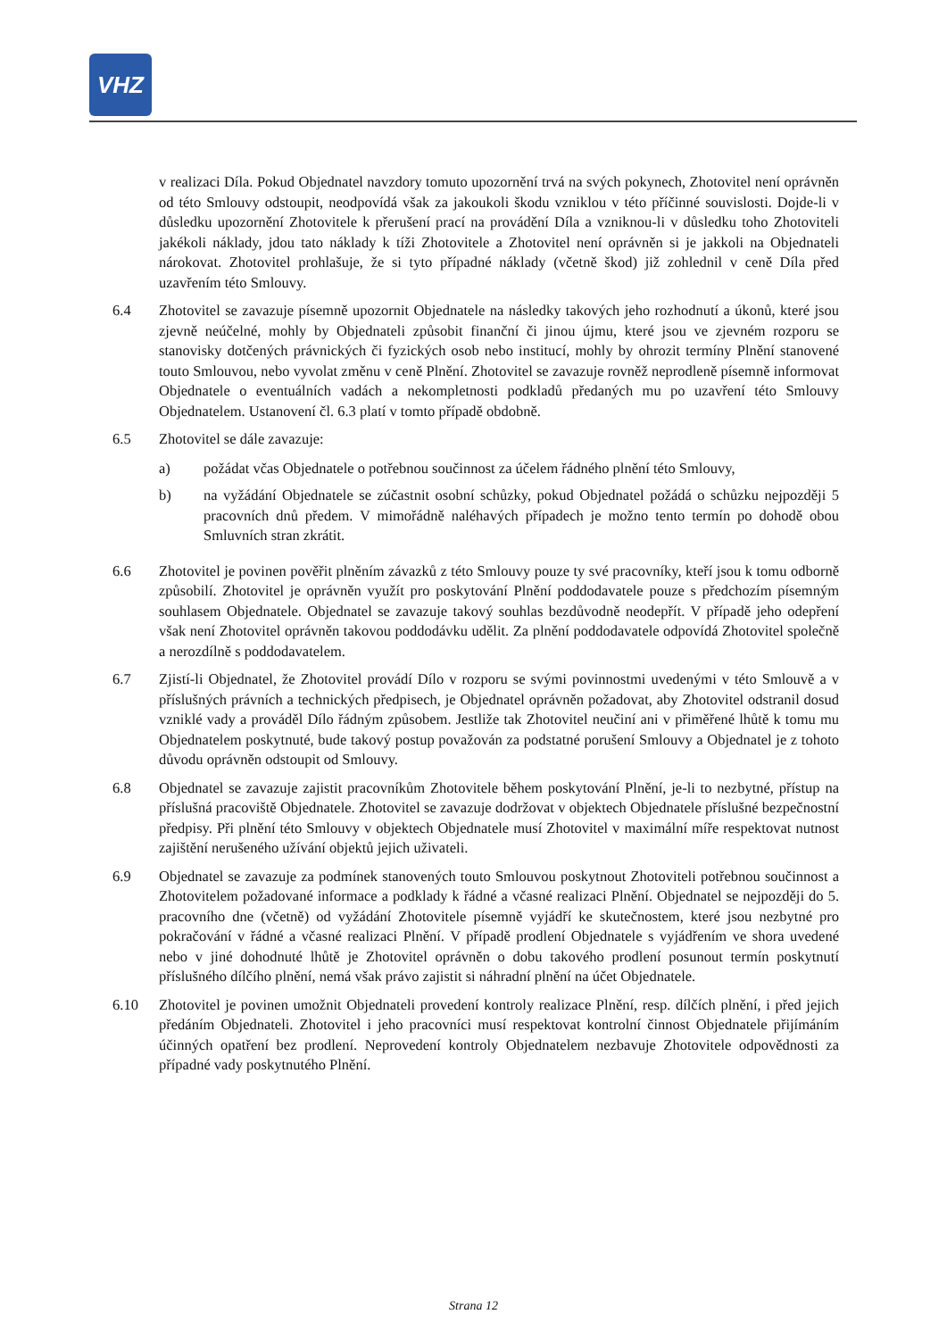VHZ
v realizaci Díla. Pokud Objednatel navzdory tomuto upozornění trvá na svých pokynech, Zhotovitel není oprávněn od této Smlouvy odstoupit, neodpovídá však za jakoukoli škodu vzniklou v této příčinné souvislosti. Dojde-li v důsledku upozornění Zhotovitele k přerušení prací na provádění Díla a vzniknou-li v důsledku toho Zhotoviteli jakékoli náklady, jdou tato náklady k tíži Zhotovitele a Zhotovitel není oprávněn si je jakkoli na Objednateli nárokovat. Zhotovitel prohlašuje, že si tyto případné náklady (včetně škod) již zohlednil v ceně Díla před uzavřením této Smlouvy.
6.4 Zhotovitel se zavazuje písemně upozornit Objednatele na následky takových jeho rozhodnutí a úkonů, které jsou zjevně neúčelné, mohly by Objednateli způsobit finanční či jinou újmu, které jsou ve zjevném rozporu se stanovisky dotčených právnických či fyzických osob nebo institucí, mohly by ohrozit termíny Plnění stanovené touto Smlouvou, nebo vyvolat změnu v ceně Plnění. Zhotovitel se zavazuje rovněž neprodleně písemně informovat Objednatele o eventuálních vadách a nekompletnosti podkladů předaných mu po uzavření této Smlouvy Objednatelem. Ustanovení čl. 6.3 platí v tomto případě obdobně.
6.5 Zhotovitel se dále zavazuje:
a) požádat včas Objednatele o potřebnou součinnost za účelem řádného plnění této Smlouvy,
b) na vyžádání Objednatele se zúčastnit osobní schůzky, pokud Objednatel požádá o schůzku nejpozději 5 pracovních dnů předem. V mimořádně naléhavých případech je možno tento termín po dohodě obou Smluvních stran zkrátit.
6.6 Zhotovitel je povinen pověřit plněním závazků z této Smlouvy pouze ty své pracovníky, kteří jsou k tomu odborně způsobilí. Zhotovitel je oprávněn využít pro poskytování Plnění poddodavatele pouze s předchozím písemným souhlasem Objednatele. Objednatel se zavazuje takový souhlas bezdůvodně neodepřít. V případě jeho odepření však není Zhotovitel oprávněn takovou poddodávku udělit. Za plnění poddodavatele odpovídá Zhotovitel společně a nerozdílně s poddodavatelem.
6.7 Zjistí-li Objednatel, že Zhotovitel provádí Dílo v rozporu se svými povinnostmi uvedenými v této Smlouvě a v příslušných právních a technických předpisech, je Objednatel oprávněn požadovat, aby Zhotovitel odstranil dosud vzniklé vady a prováděl Dílo řádným způsobem. Jestliže tak Zhotovitel neučiní ani v přiměřené lhůtě k tomu mu Objednatelem poskytnuté, bude takový postup považován za podstatné porušení Smlouvy a Objednatel je z tohoto důvodu oprávněn odstoupit od Smlouvy.
6.8 Objednatel se zavazuje zajistit pracovníkům Zhotovitele během poskytování Plnění, je-li to nezbytné, přístup na příslušná pracoviště Objednatele. Zhotovitel se zavazuje dodržovat v objektech Objednatele příslušné bezpečnostní předpisy. Při plnění této Smlouvy v objektech Objednatele musí Zhotovitel v maximální míře respektovat nutnost zajištění nerušeného užívání objektů jejich uživateli.
6.9 Objednatel se zavazuje za podmínek stanovených touto Smlouvou poskytnout Zhotoviteli potřebnou součinnost a Zhotovitelem požadované informace a podklady k řádné a včasné realizaci Plnění. Objednatel se nejpozději do 5. pracovního dne (včetně) od vyžádání Zhotovitele písemně vyjádří ke skutečnostem, které jsou nezbytné pro pokračování v řádné a včasné realizaci Plnění. V případě prodlení Objednatele s vyjádřením ve shora uvedené nebo v jiné dohodnuté lhůtě je Zhotovitel oprávněn o dobu takového prodlení posunout termín poskytnutí příslušného dílčího plnění, nemá však právo zajistit si náhradní plnění na účet Objednatele.
6.10 Zhotovitel je povinen umožnit Objednateli provedení kontroly realizace Plnění, resp. dílčích plnění, i před jejich předáním Objednateli. Zhotovitel i jeho pracovníci musí respektovat kontrolní činnost Objednatele přijímáním účinných opatření bez prodlení. Neprovedení kontroly Objednatelem nezbavuje Zhotovitele odpovědnosti za případné vady poskytnutého Plnění.
Strana 12